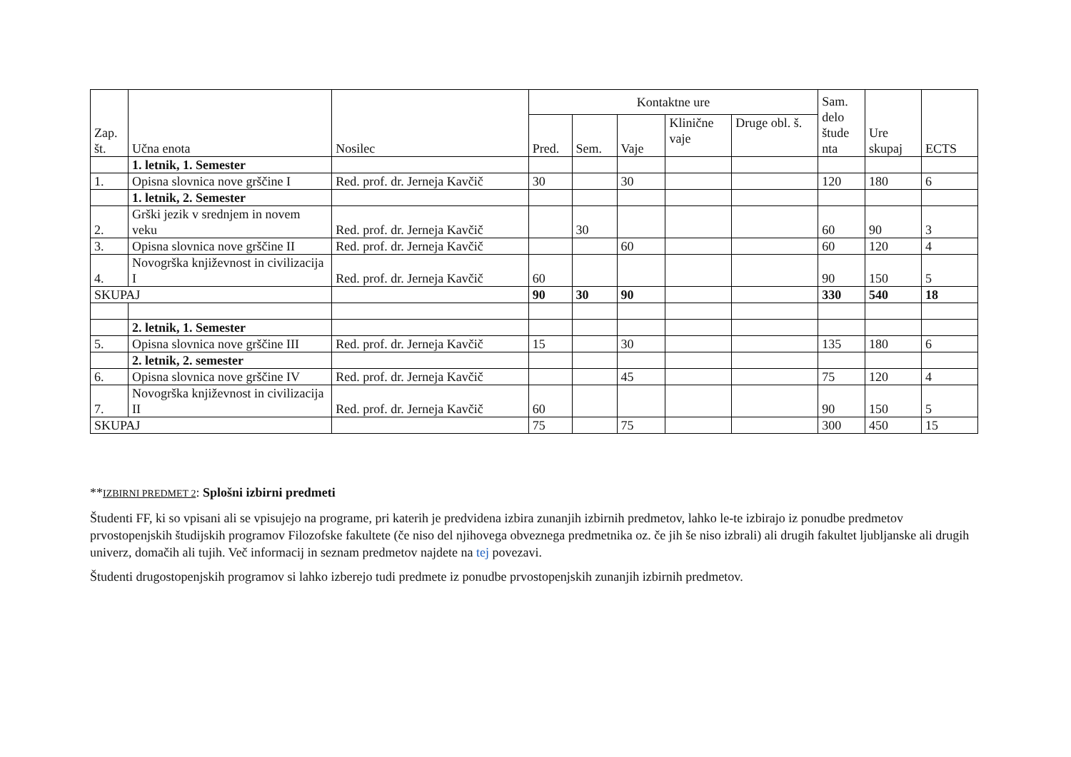| Zap. št. | Učna enota | Nosilec | Kontaktne ure | | | | | Sam. delo štude nta | Ure skupaj | ECTS |
| --- | --- | --- | --- | --- | --- | --- | --- | --- | --- | --- |
| | | | Pred. | Sem. | Vaje | Klinične vaje | Druge obl. š. | | | |
| | 1. letnik, 1. Semester | | | | | | | | | |
| 1. | Opisna slovnica nove grščine I | Red. prof. dr. Jerneja Kavčič | 30 | | 30 | | | 120 | 180 | 6 |
| | 1. letnik, 2. Semester | | | | | | | | | |
| 2. | Grški jezik v srednjem in novem veku | Red. prof. dr. Jerneja Kavčič | | 30 | | | | 60 | 90 | 3 |
| 3. | Opisna slovnica nove grščine II | Red. prof. dr. Jerneja Kavčič | | | 60 | | | 60 | 120 | 4 |
| 4. | Novogrška književnost in civilizacija I | Red. prof. dr. Jerneja Kavčič | 60 | | | | | 90 | 150 | 5 |
| SKUPAJ | | | 90 | 30 | 90 | | | 330 | 540 | 18 |
| | 2. letnik, 1. Semester | | | | | | | | | |
| 5. | Opisna slovnica nove grščine III | Red. prof. dr. Jerneja Kavčič | 15 | | 30 | | | 135 | 180 | 6 |
| | 2. letnik, 2. semester | | | | | | | | | |
| 6. | Opisna slovnica nove grščine IV | Red. prof. dr. Jerneja Kavčič | | | 45 | | | 75 | 120 | 4 |
| 7. | Novogrška književnost in civilizacija II | Red. prof. dr. Jerneja Kavčič | 60 | | | | | 90 | 150 | 5 |
| SKUPAJ | | | 75 | | 75 | | | 300 | 450 | 15 |
**IZBIRNI PREDMET 2: Splošni izbirni predmeti
Študenti FF, ki so vpisani ali se vpisujejo na programe, pri katerih je predvidena izbira zunanjih izbirnih predmetov, lahko le-te izbirajo iz ponudbe predmetov prvostopenjskih študijskih programov Filozofske fakultete (če niso del njihovega obveznega predmetnika oz. če jih še niso izbrali) ali drugih fakultet ljubljanske ali drugih univerz, domačih ali tujih. Več informacij in seznam predmetov najdete na tej povezavi.
Študenti drugostopenjskih programov si lahko izberejo tudi predmete iz ponudbe prvostopenjskih zunanjih izbirnih predmetov.